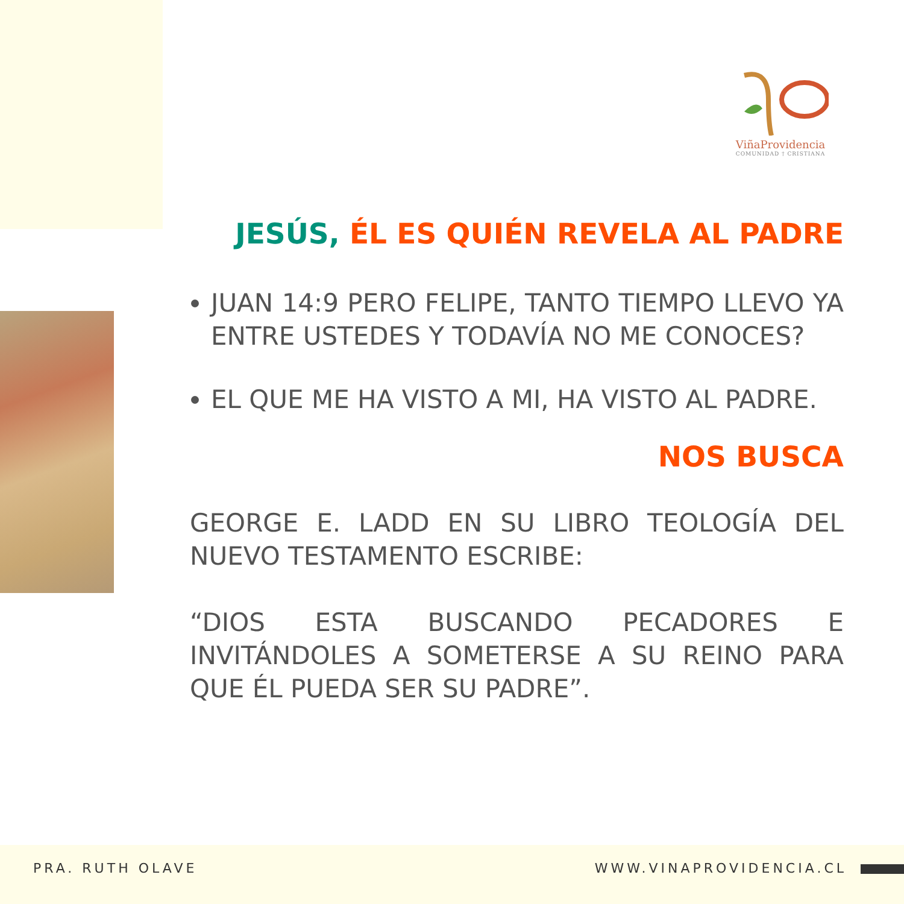ViñaProvidencia
COMUNIDAD † CRISTIANA
JESÚS, ÉL ES QUIÉN REVELA AL PADRE
JUAN 14:9 PERO FELIPE, TANTO TIEMPO LLEVO YA ENTRE USTEDES Y TODAVÍA NO ME CONOCES?
EL QUE ME HA VISTO A MI, HA VISTO AL PADRE.
NOS BUSCA
GEORGE E. LADD EN SU LIBRO TEOLOGÍA DEL NUEVO TESTAMENTO ESCRIBE:
“DIOS ESTA BUSCANDO PECADORES E INVITÁNDOLES A SOMETERSE A SU REINO PARA QUE ÉL PUEDA SER SU PADRE”.
PRA. RUTH OLAVE WWW.VINAPROVIDENCIA.CL